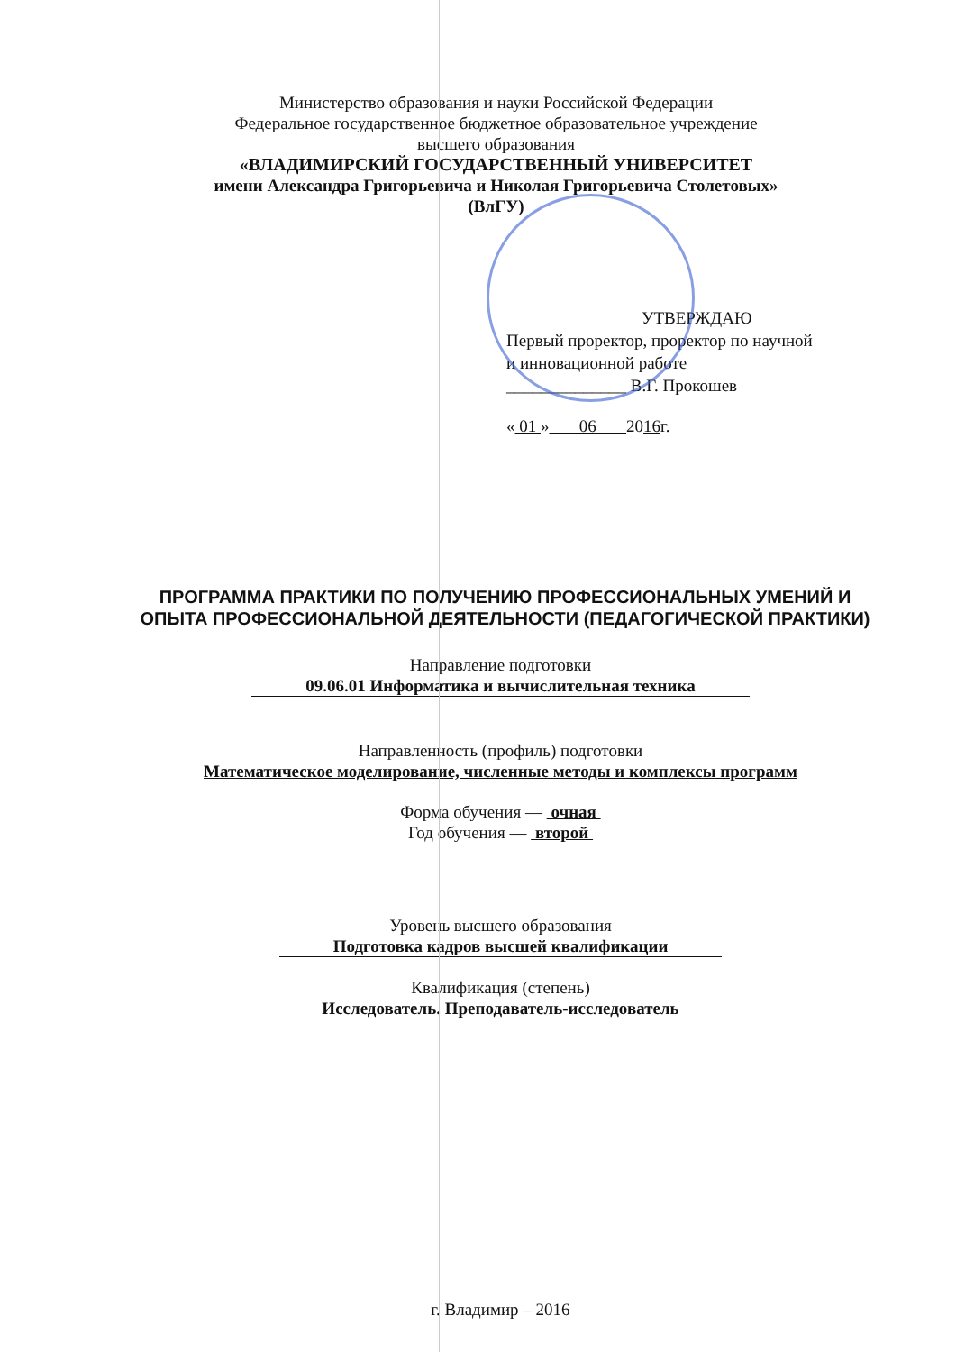Министерство образования и науки Российской Федерации
Федеральное государственное бюджетное образовательное учреждение
высшего образования
«ВЛАДИМИРСКИЙ ГОСУДАРСТВЕННЫЙ УНИВЕРСИТЕТ
имени Александра Григорьевича и Николая Григорьевича Столетовых»
(ВлГУ)
УТВЕРЖДАЮ
Первый проректор, проректор по научной
и инновационной работе
______________ В.Г. Прокошев
« 01 » 06 2016г.
ПРОГРАММА ПРАКТИКИ ПО ПОЛУЧЕНИЮ ПРОФЕССИОНАЛЬНЫХ УМЕНИЙ И ОПЫТА ПРОФЕССИОНАЛЬНОЙ ДЕЯТЕЛЬНОСТИ (ПЕДАГОГИЧЕСКОЙ ПРАКТИКИ)
Направление подготовки
09.06.01 Информатика и вычислительная техника
Направленность (профиль) подготовки
Математическое моделирование, численные методы и комплексы программ
Форма обучения — очная
Год обучения — второй
Уровень высшего образования
Подготовка кадров высшей квалификации
Квалификация (степень)
Исследователь. Преподаватель-исследователь
г. Владимир – 2016